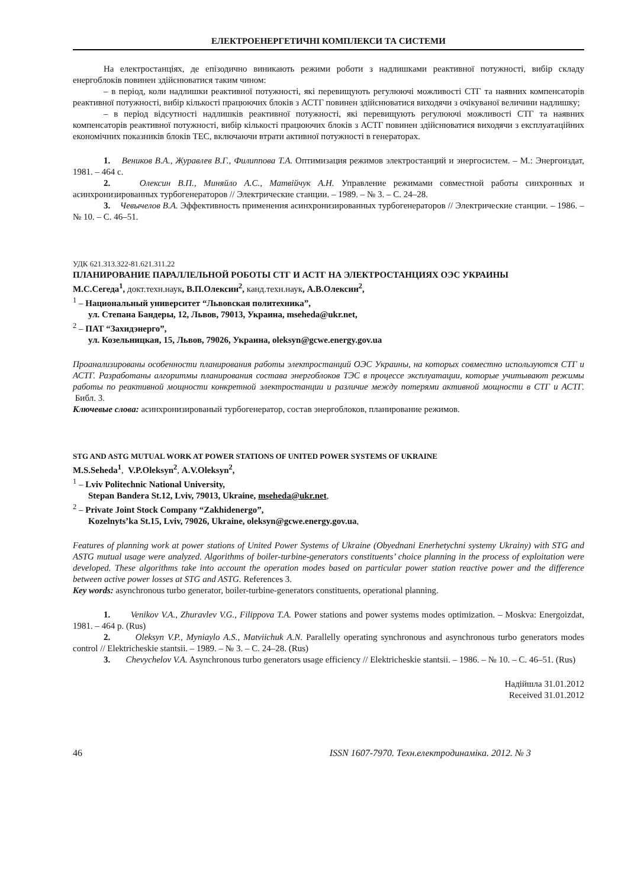ЕЛЕКТРОЕНЕРГЕТИЧНІ КОМПЛЕКСИ ТА СИСТЕМИ
На електростанціях, де епізодично виникають режими роботи з надлишками реактивної потужності, вибір складу енергоблоків повинен здійснюватися таким чином:
– в період, коли надлишки реактивної потужності, які перевищують регулюючі можливості СТГ та наявних компенсаторів реактивної потужності, вибір кількості працюючих блоків з АСТГ повинен здійснюватися виходячи з очікуваної величини надлишку;
– в період відсутності надлишків реактивної потужності, які перевищують регулюючі можливості СТГ та наявних компенсаторів реактивної потужності, вибір кількості працюючих блоків з АСТГ повинен здійснюватися виходячи з експлуатаційних економічних показників блоків ТЕС, включаючи втрати активної потужності в генераторах.
1. Веников В.А., Журавлев В.Г., Филиппова Т.А. Оптимизация режимов электростанций и энергосистем. – М.: Энергоиздат, 1981. – 464 с.
2. Олексин В.П., Миняйло А.С., Матвійчук А.Н. Управление режимами совместной работы синхронных и асинхронизированных турбогенераторов // Электрические станции. – 1989. – № 3. – С. 24–28.
3. Чевычелов В.А. Эффективность применения асинхронизированных турбогенераторов // Электрические станции. – 1986. – № 10. – С. 46–51.
УДК 621.313.322-81.621.311.22
ПЛАНИРОВАНИЕ ПАРАЛЛЕЛЬНОЙ РОБОТЫ СТГ И АСТГ НА ЭЛЕКТРОСТАНЦИЯХ ОЭС УКРАИНЫ
М.С.Сегеда<sup>1</sup>, докт.техн.наук, В.П.Олексин<sup>2</sup>, канд.техн.наук, А.В.Олексин<sup>2</sup>,
<sup>1</sup> – Национальный университет “Львовская политехника”,
ул. Степана Бандеры, 12, Львов, 79013, Украина, mseheda@ukr.net,
<sup>2</sup> – ПАТ “Захидэнерго”,
ул. Козельницкая, 15, Львов, 79026, Украина, oleksyn@gcwe.energy.gov.ua
Проанализированы особенности планирования работы электростанций ОЭС Украины, на которых совместно используются СТГ и АСТГ. Разработаны алгоритмы планирования состава энергоблоков ТЭС в процессе эксплуатации, которые учитывают режимы работы по реактивной мощности конкретной электростанции и различие между потерями активной мощности в СТГ и АСТГ. Библ. 3.
Ключевые слова: асинхронизированый турбогенератор, состав энергоблоков, планирование режимов.
STG AND ASTG MUTUAL WORK AT POWER STATIONS OF UNITED POWER SYSTEMS OF UKRAINE
M.S.Seheda<sup>1</sup>, V.P.Oleksyn<sup>2</sup>, A.V.Oleksyn<sup>2</sup>,
<sup>1</sup> – Lviv Politechnic National University,
Stepan Bandera St.12, Lviv, 79013, Ukraine, mseheda@ukr.net,
<sup>2</sup> – Private Joint Stock Company “Zakhidenergo”,
Kozelnyts’ka St.15, Lviv, 79026, Ukraine, oleksyn@gcwe.energy.gov.ua,
Features of planning work at power stations of United Power Systems of Ukraine (Obyednani Enerhetychni systemy Ukrainy) with STG and ASTG mutual usage were analyzed. Algorithms of boiler-turbine-generators constituents’ choice planning in the process of exploitation were developed. These algorithms take into account the operation modes based on particular power station reactive power and the difference between active power losses at STG and ASTG. References 3.
Key words: asynchronous turbo generator, boiler-turbine-generators constituents, operational planning.
1. Venikov V.A., Zhuravlev V.G., Filippova T.A. Power stations and power systems modes optimization. – Moskva: Energoizdat, 1981. – 464 p. (Rus)
2. Oleksyn V.P., Myniaylo A.S., Matviichuk A.N. Parallelly operating synchronous and asynchronous turbo generators modes control // Elektricheskie stantsii. – 1989. – № 3. – C. 24–28. (Rus)
3. Chevychelov V.A. Asynchronous turbo generators usage efficiency // Elektricheskie stantsii. – 1986. – № 10. – C. 46–51. (Rus)
Надійшла 31.01.2012
Received 31.01.2012
46 ISSN 1607-7970. Техн.електродинаміка. 2012. № 3